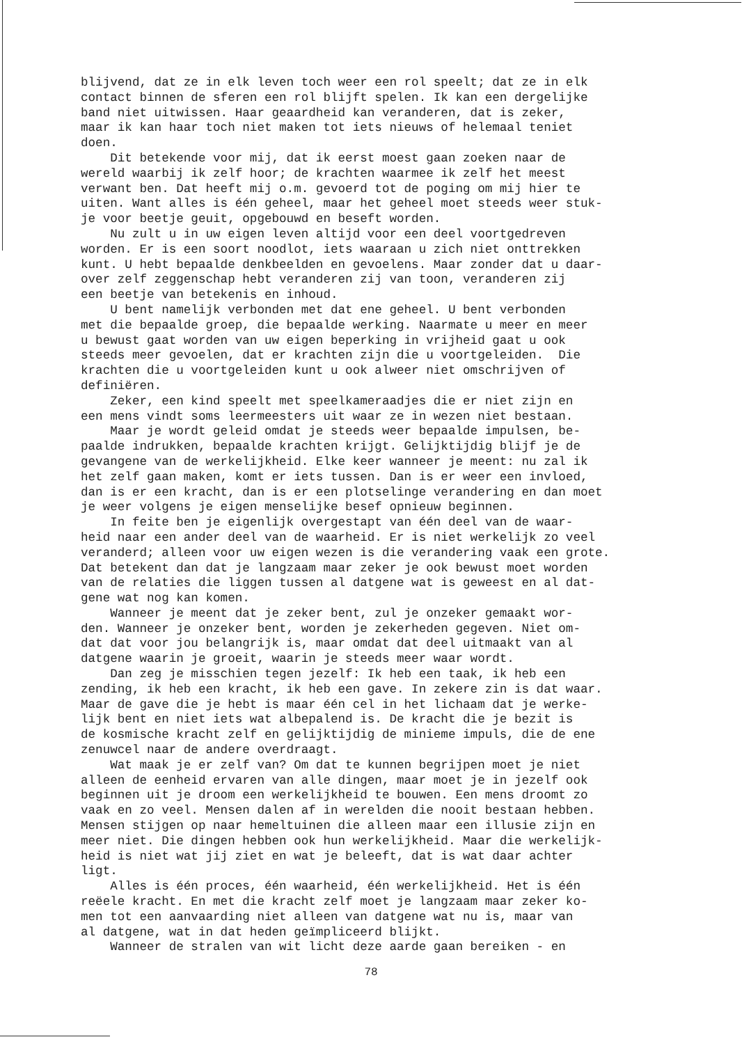blijvend, dat ze in elk leven toch weer een rol speelt; dat ze in elk contact binnen de sferen een rol blijft spelen. Ik kan een dergelijke band niet uitwissen. Haar geaardheid kan veranderen, dat is zeker, maar ik kan haar toch niet maken tot iets nieuws of helemaal teniet doen. Dit betekende voor mij, dat ik eerst moest gaan zoeken naar de wereld waarbij ik zelf hoor; de krachten waarmee ik zelf het meest verwant ben. Dat heeft mij o.m. gevoerd tot de poging om mij hier te uiten. Want alles is één geheel, maar het geheel moet steeds weer stuk- je voor beetje geuit, opgebouwd en beseft worden. Nu zult u in uw eigen leven altijd voor een deel voortgedreven worden. Er is een soort noodlot, iets waaraan u zich niet onttrekken kunt. U hebt bepaalde denkbeelden en gevoelens. Maar zonder dat u daar- over zelf zeggenschap hebt veranderen zij van toon, veranderen zij een beetje van betekenis en inhoud. U bent namelijk verbonden met dat ene geheel. U bent verbonden met die bepaalde groep, die bepaalde werking. Naarmate u meer en meer u bewust gaat worden van uw eigen beperking in vrijheid gaat u ook steeds meer gevoelen, dat er krachten zijn die u voortgeleiden. Die krachten die u voortgeleiden kunt u ook alweer niet omschrijven of definiëren. Zeker, een kind speelt met speelkameraadjes die er niet zijn en een mens vindt soms leermeesters uit waar ze in wezen niet bestaan. Maar je wordt geleid omdat je steeds weer bepaalde impulsen, be- paalde indrukken, bepaalde krachten krijgt. Gelijktijdig blijf je de gevangene van de werkelijkheid. Elke keer wanneer je meent: nu zal ik het zelf gaan maken, komt er iets tussen. Dan is er weer een invloed, dan is er een kracht, dan is er een plotselinge verandering en dan moet je weer volgens je eigen menselijke besef opnieuw beginnen. In feite ben je eigenlijk overgestapt van één deel van de waar- heid naar een ander deel van de waarheid. Er is niet werkelijk zo veel veranderd; alleen voor uw eigen wezen is die verandering vaak een grote. Dat betekent dan dat je langzaam maar zeker je ook bewust moet worden van de relaties die liggen tussen al datgene wat is geweest en al dat- gene wat nog kan komen. Wanneer je meent dat je zeker bent, zul je onzeker gemaakt wor- den. Wanneer je onzeker bent, worden je zekerheden gegeven. Niet om- dat dat voor jou belangrijk is, maar omdat dat deel uitmaakt van al datgene waarin je groeit, waarin je steeds meer waar wordt. Dan zeg je misschien tegen jezelf: Ik heb een taak, ik heb een zending, ik heb een kracht, ik heb een gave. In zekere zin is dat waar. Maar de gave die je hebt is maar één cel in het lichaam dat je werke- lijk bent en niet iets wat albepalend is. De kracht die je bezit is de kosmische kracht zelf en gelijktijdig de minieme impuls, die de ene zenuwcel naar de andere overdraagt. Wat maak je er zelf van? Om dat te kunnen begrijpen moet je niet alleen de eenheid ervaren van alle dingen, maar moet je in jezelf ook beginnen uit je droom een werkelijkheid te bouwen. Een mens droomt zo vaak en zo veel. Mensen dalen af in werelden die nooit bestaan hebben. Mensen stijgen op naar hemeltuinen die alleen maar een illusie zijn en meer niet. Die dingen hebben ook hun werkelijkheid. Maar die werkelijk- heid is niet wat jij ziet en wat je beleeft, dat is wat daar achter ligt. Alles is één proces, één waarheid, één werkelijkheid. Het is één reëele kracht. En met die kracht zelf moet je langzaam maar zeker ko- men tot een aanvaarding niet alleen van datgene wat nu is, maar van al datgene, wat in dat heden geïmpliceerd blijkt. Wanneer de stralen van wit licht deze aarde gaan bereiken - en
78